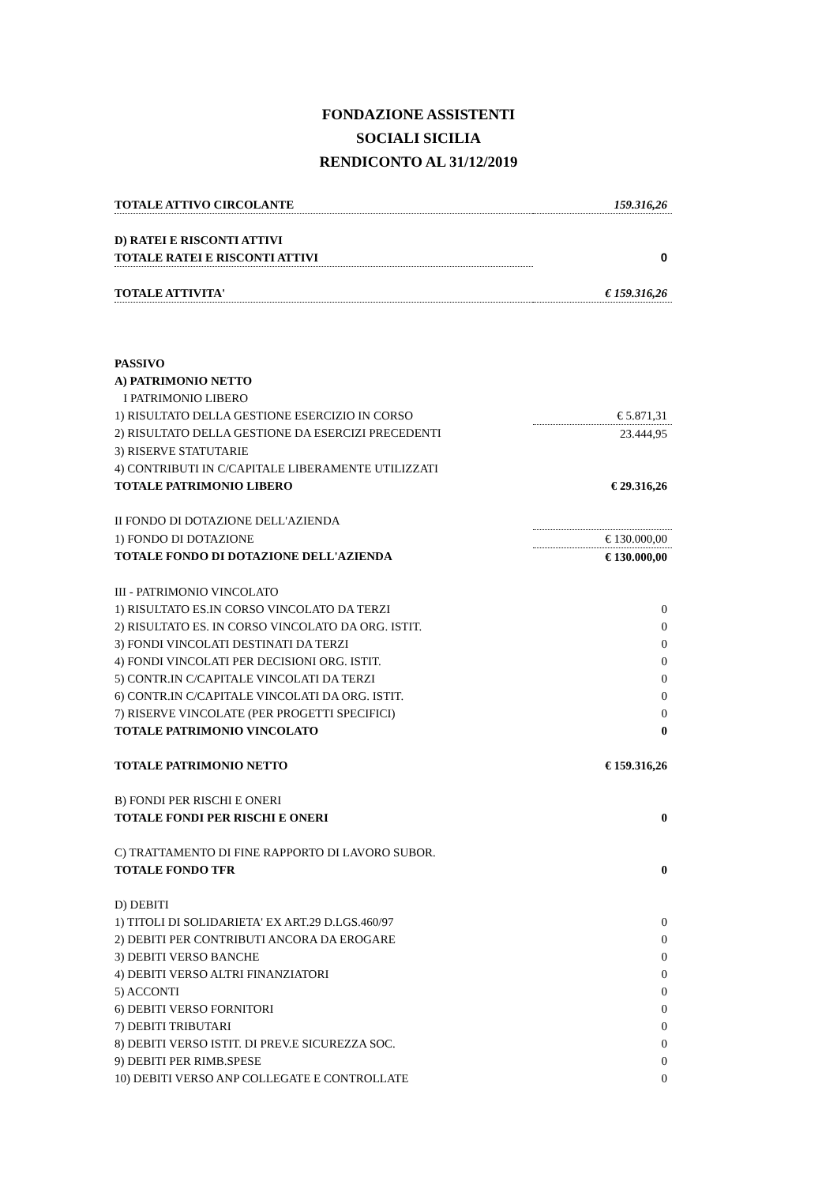FONDAZIONE ASSISTENTI
SOCIALI SICILIA
RENDICONTO AL 31/12/2019
| TOTALE ATTIVO CIRCOLANTE | 159.316,26 |
| D) RATEI E RISCONTI ATTIVI | |
| TOTALE RATEI E RISCONTI ATTIVI | 0 |
| TOTALE ATTIVITA' | € 159.316,26 |
| PASSIVO | |
| A) PATRIMONIO NETTO | |
| I PATRIMONIO LIBERO | |
| 1) RISULTATO DELLA GESTIONE ESERCIZIO IN CORSO | € 5.871,31 |
| 2) RISULTATO DELLA GESTIONE DA ESERCIZI PRECEDENTI | 23.444,95 |
| 3) RISERVE STATUTARIE | |
| 4) CONTRIBUTI IN C/CAPITALE LIBERAMENTE UTILIZZATI | |
| TOTALE PATRIMONIO LIBERO | € 29.316,26 |
| II FONDO DI DOTAZIONE DELL'AZIENDA | |
| 1) FONDO DI DOTAZIONE | € 130.000,00 |
| TOTALE FONDO DI DOTAZIONE DELL'AZIENDA | € 130.000,00 |
| III - PATRIMONIO VINCOLATO | |
| 1) RISULTATO ES.IN CORSO VINCOLATO DA TERZI | 0 |
| 2) RISULTATO ES. IN CORSO VINCOLATO DA ORG. ISTIT. | 0 |
| 3) FONDI VINCOLATI DESTINATI DA TERZI | 0 |
| 4) FONDI VINCOLATI PER DECISIONI ORG. ISTIT. | 0 |
| 5) CONTR.IN C/CAPITALE VINCOLATI DA TERZI | 0 |
| 6) CONTR.IN C/CAPITALE VINCOLATI DA ORG. ISTIT. | 0 |
| 7) RISERVE VINCOLATE (PER PROGETTI SPECIFICI) | 0 |
| TOTALE PATRIMONIO VINCOLATO | 0 |
| TOTALE PATRIMONIO NETTO | € 159.316,26 |
| B) FONDI PER RISCHI E ONERI | |
| TOTALE FONDI PER RISCHI E ONERI | 0 |
| C) TRATTAMENTO DI FINE RAPPORTO DI LAVORO SUBOR. | |
| TOTALE FONDO TFR | 0 |
| D) DEBITI | |
| 1) TITOLI DI SOLIDARIETA' EX ART.29 D.LGS.460/97 | 0 |
| 2) DEBITI PER CONTRIBUTI ANCORA DA EROGARE | 0 |
| 3) DEBITI VERSO BANCHE | 0 |
| 4) DEBITI VERSO ALTRI FINANZIATORI | 0 |
| 5) ACCONTI | 0 |
| 6) DEBITI VERSO FORNITORI | 0 |
| 7) DEBITI TRIBUTARI | 0 |
| 8) DEBITI VERSO ISTIT. DI PREV.E SICUREZZA SOC. | 0 |
| 9) DEBITI PER RIMB.SPESE | 0 |
| 10) DEBITI VERSO ANP COLLEGATE E CONTROLLATE | 0 |